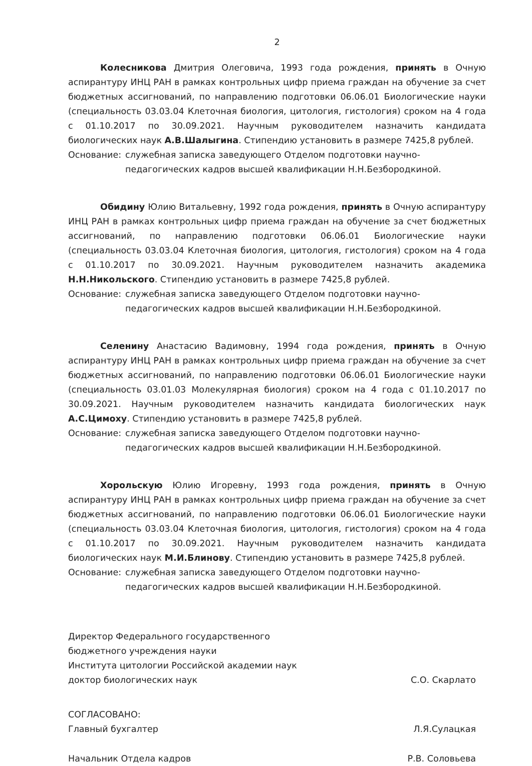2
Колесникова Дмитрия Олеговича, 1993 года рождения, принять в Очную аспирантуру ИНЦ РАН в рамках контрольных цифр приема граждан на обучение за счет бюджетных ассигнований, по направлению подготовки 06.06.01 Биологические науки (специальность 03.03.04 Клеточная биология, цитология, гистология) сроком на 4 года с 01.10.2017 по 30.09.2021. Научным руководителем назначить кандидата биологических наук А.В.Шалыгина. Стипендию установить в размере 7425,8 рублей.
Основание: служебная записка заведующего Отделом подготовки научно-педагогических кадров высшей квалификации Н.Н.Безбородкиной.
Обидину Юлию Витальевну, 1992 года рождения, принять в Очную аспирантуру ИНЦ РАН в рамках контрольных цифр приема граждан на обучение за счет бюджетных ассигнований, по направлению подготовки 06.06.01 Биологические науки (специальность 03.03.04 Клеточная биология, цитология, гистология) сроком на 4 года с 01.10.2017 по 30.09.2021. Научным руководителем назначить академика Н.Н.Никольского. Стипендию установить в размере 7425,8 рублей.
Основание: служебная записка заведующего Отделом подготовки научно-педагогических кадров высшей квалификации Н.Н.Безбородкиной.
Селенину Анастасию Вадимовну, 1994 года рождения, принять в Очную аспирантуру ИНЦ РАН в рамках контрольных цифр приема граждан на обучение за счет бюджетных ассигнований, по направлению подготовки 06.06.01 Биологические науки (специальность 03.01.03 Молекулярная биология) сроком на 4 года с 01.10.2017 по 30.09.2021. Научным руководителем назначить кандидата биологических наук А.С.Цимоху. Стипендию установить в размере 7425,8 рублей.
Основание: служебная записка заведующего Отделом подготовки научно-педагогических кадров высшей квалификации Н.Н.Безбородкиной.
Хорольскую Юлию Игоревну, 1993 года рождения, принять в Очную аспирантуру ИНЦ РАН в рамках контрольных цифр приема граждан на обучение за счет бюджетных ассигнований, по направлению подготовки 06.06.01 Биологические науки (специальность 03.03.04 Клеточная биология, цитология, гистология) сроком на 4 года с 01.10.2017 по 30.09.2021. Научным руководителем назначить кандидата биологических наук М.И.Блинову. Стипендию установить в размере 7425,8 рублей.
Основание: служебная записка заведующего Отделом подготовки научно-педагогических кадров высшей квалификации Н.Н.Безбородкиной.
Директор Федерального государственного
бюджетного учреждения науки
Института цитологии Российской академии наук
доктор биологических наук
С.О. Скарлато
СОГЛАСОВАНО:
Главный бухгалтер Л.Я.Сулацкая
Начальник Отдела кадров Р.В. Соловьева